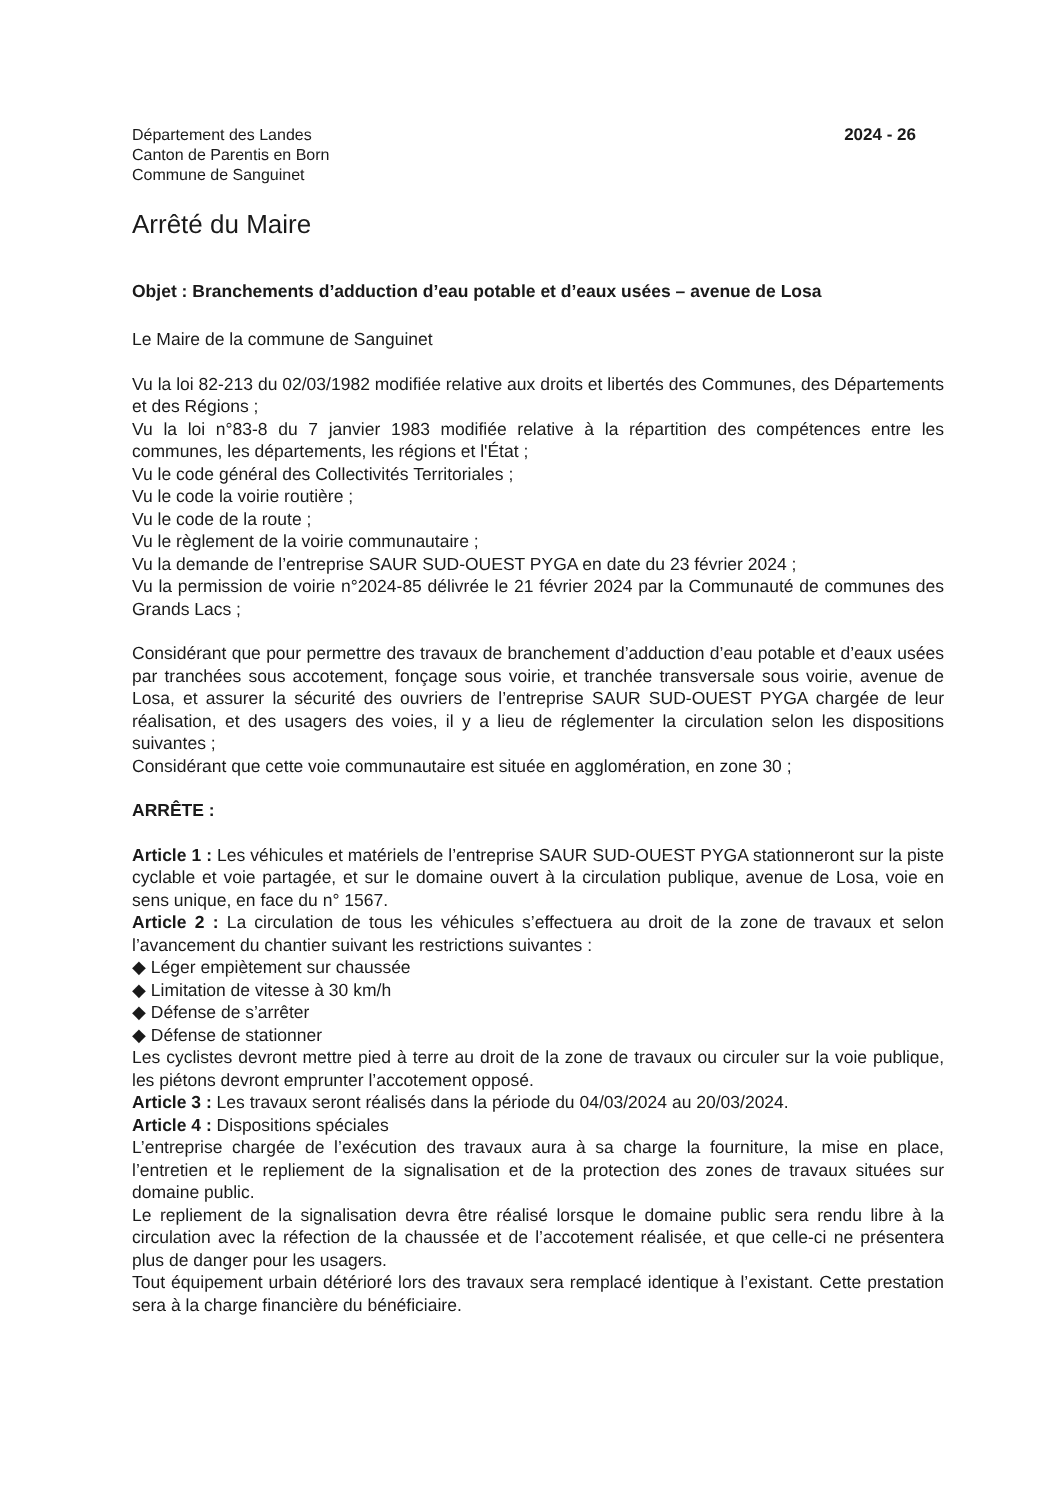Département des Landes
Canton de Parentis en Born
Commune de Sanguinet
2024 - 26
Arrêté du Maire
Objet : Branchements d’adduction d’eau potable et d’eaux usées – avenue de Losa
Le Maire de la commune de Sanguinet
Vu la loi 82-213 du 02/03/1982 modifiée relative aux droits et libertés des Communes, des Départements et des Régions ;
Vu la loi n°83-8 du 7 janvier 1983 modifiée relative à la répartition des compétences entre les communes, les départements, les régions et l'État ;
Vu le code général des Collectivités Territoriales ;
Vu le code la voirie routière ;
Vu le code de la route ;
Vu le règlement de la voirie communautaire ;
Vu la demande de l’entreprise SAUR SUD-OUEST PYGA en date du 23 février 2024 ;
Vu la permission de voirie n°2024-85 délivrée le 21 février 2024 par la Communauté de communes des Grands Lacs ;
Considérant que pour permettre des travaux de branchement d’adduction d’eau potable et d’eaux usées par tranchées sous accotement, fonçage sous voirie, et tranchée transversale sous voirie, avenue de Losa, et assurer la sécurité des ouvriers de l’entreprise SAUR SUD-OUEST PYGA chargée de leur réalisation, et des usagers des voies, il y a lieu de réglementer la circulation selon les dispositions suivantes ;
Considérant que cette voie communautaire est située en agglomération, en zone 30 ;
ARRÊTE :
Article 1 : Les véhicules et matériels de l’entreprise SAUR SUD-OUEST PYGA stationneront sur la piste cyclable et voie partagée, et sur le domaine ouvert à la circulation publique, avenue de Losa, voie en sens unique, en face du n° 1567.
Article 2 : La circulation de tous les véhicules s’effectuera au droit de la zone de travaux et selon l’avancement du chantier suivant les restrictions suivantes :
◆ Léger empiètement sur chaussée
◆ Limitation de vitesse à 30 km/h
◆ Défense de s’arrêter
◆ Défense de stationner
Les cyclistes devront mettre pied à terre au droit de la zone de travaux ou circuler sur la voie publique, les piétons devront emprunter l’accotement opposé.
Article 3 : Les travaux seront réalisés dans la période du 04/03/2024 au 20/03/2024.
Article 4 : Dispositions spéciales
L’entreprise chargée de l’exécution des travaux aura à sa charge la fourniture, la mise en place, l’entretien et le repliement de la signalisation et de la protection des zones de travaux situées sur domaine public.
Le repliement de la signalisation devra être réalisé lorsque le domaine public sera rendu libre à la circulation avec la réfection de la chaussée et de l’accotement réalisée, et que celle-ci ne présentera plus de danger pour les usagers.
Tout équipement urbain détérioré lors des travaux sera remplacé identique à l’existant. Cette prestation sera à la charge financière du bénéficiaire.